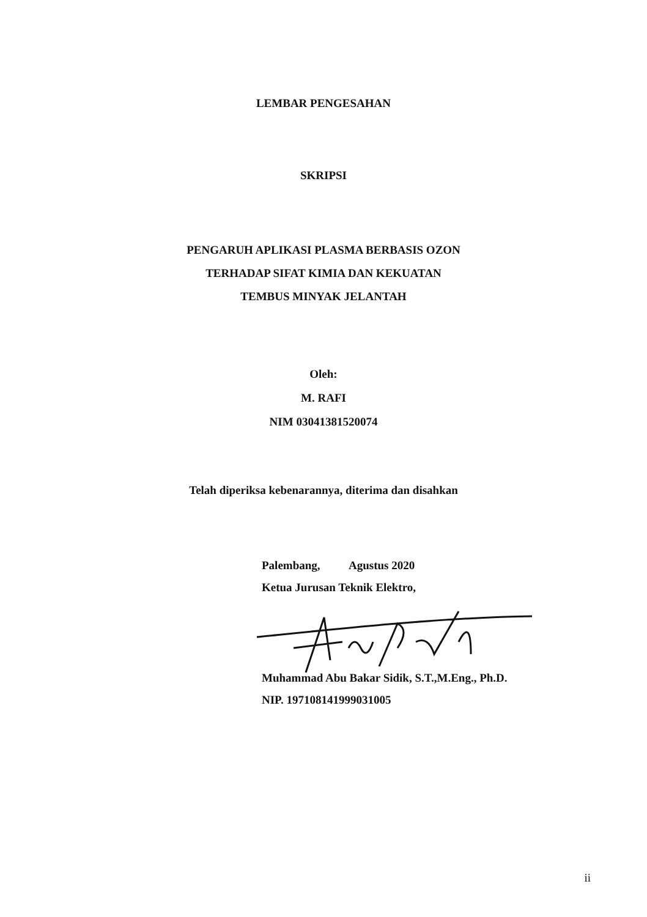LEMBAR PENGESAHAN
SKRIPSI
PENGARUH APLIKASI PLASMA BERBASIS OZON
TERHADAP SIFAT KIMIA DAN KEKUATAN
TEMBUS MINYAK JELANTAH
Oleh:
M. RAFI
NIM 03041381520074
Telah diperiksa kebenarannya, diterima dan disahkan
Palembang, Agustus 2020
Ketua Jurusan Teknik Elektro,
Muhammad Abu Bakar Sidik, S.T.,M.Eng., Ph.D.
NIP. 197108141999031005
ii